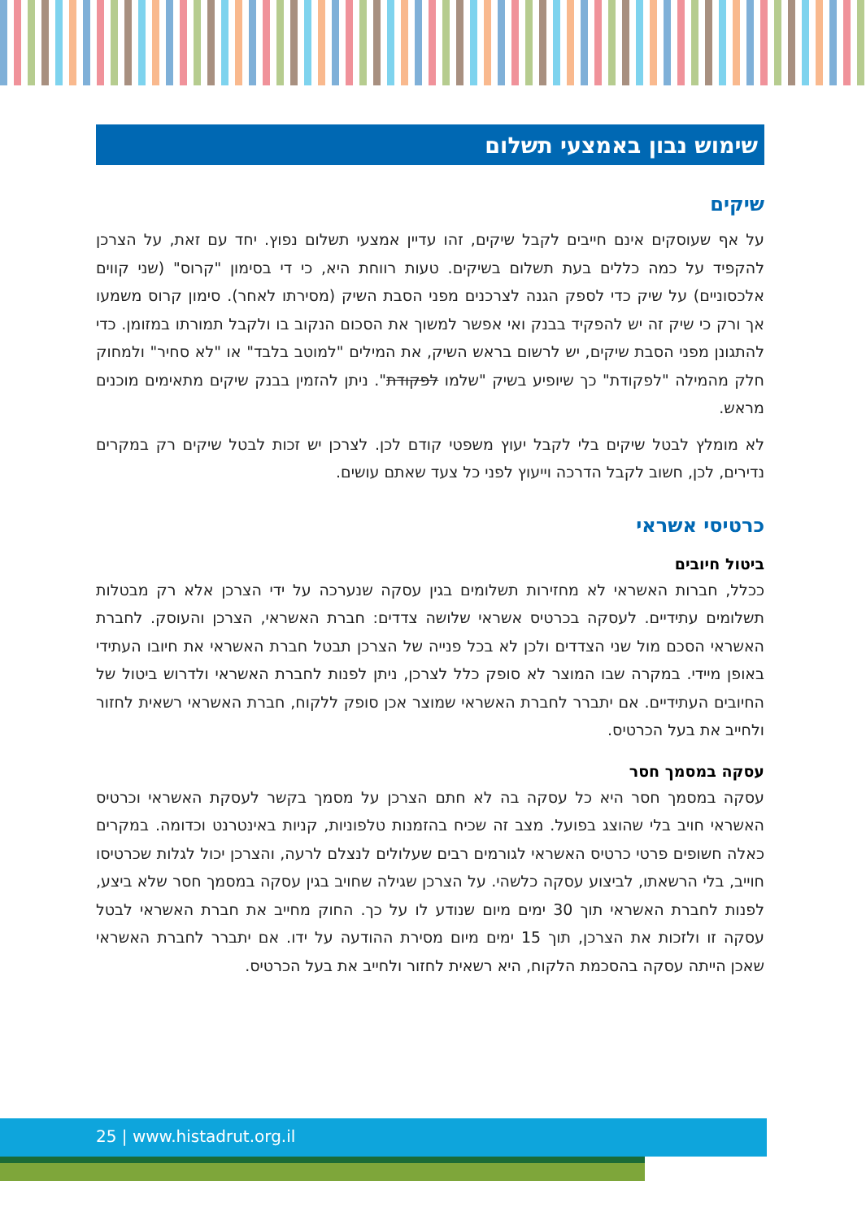שימוש נבון באמצעי תשלום
שיקים
על אף שעוסקים אינם חייבים לקבל שיקים, זהו עדיין אמצעי תשלום נפוץ. יחד עם זאת, על הצרכן להקפיד על כמה כללים בעת תשלום בשיקים. טעות רווחת היא, כי די בסימון "קרוס" (שני קווים אלכסוניים) על שיק כדי לספק הגנה לצרכנים מפני הסבת השיק (מסירתו לאחר). סימון קרוס משמעו אך ורק כי שיק זה יש להפקיד בבנק ואי אפשר למשוך את הסכום הנקוב בו ולקבל תמורתו במזומן. כדי להתגונן מפני הסבת שיקים, יש לרשום בראש השיק, את המילים "למוטב בלבד" או "לא סחיר" ולמחוק חלק מהמילה "לפקודת" כך שיופיע בשיק "שלמו לפקודת". ניתן להזמין בבנק שיקים מתאימים מוכנים מראש.
לא מומלץ לבטל שיקים בלי לקבל יעוץ משפטי קודם לכן. לצרכן יש זכות לבטל שיקים רק במקרים נדירים, לכן, חשוב לקבל הדרכה וייעוץ לפני כל צעד שאתם עושים.
כרטיסי אשראי
ביטול חיובים
ככלל, חברות האשראי לא מחזירות תשלומים בגין עסקה שנערכה על ידי הצרכן אלא רק מבטלות תשלומים עתידיים. לעסקה בכרטיס אשראי שלושה צדדים: חברת האשראי, הצרכן והעוסק. לחברת האשראי הסכם מול שני הצדדים ולכן לא בכל פנייה של הצרכן תבטל חברת האשראי את חיובו העתידי באופן מיידי. במקרה שבו המוצר לא סופק כלל לצרכן, ניתן לפנות לחברת האשראי ולדרוש ביטול של החיובים העתידיים. אם יתברר לחברת האשראי שמוצר אכן סופק ללקוח, חברת האשראי רשאית לחזור ולחייב את בעל הכרטיס.
עסקה במסמך חסר
עסקה במסמך חסר היא כל עסקה בה לא חתם הצרכן על מסמך בקשר לעסקת האשראי וכרטיס האשראי חויב בלי שהוצג בפועל. מצב זה שכיח בהזמנות טלפוניות, קניות באינטרנט וכדומה. במקרים כאלה חשופים פרטי כרטיס האשראי לגורמים רבים שעלולים לנצלם לרעה, והצרכן יכול לגלות שכרטיסו חוייב, בלי הרשאתו, לביצוע עסקה כלשהי. על הצרכן שגילה שחויב בגין עסקה במסמך חסר שלא ביצע, לפנות לחברת האשראי תוך 30 ימים מיום שנודע לו על כך. החוק מחייב את חברת האשראי לבטל עסקה זו ולזכות את הצרכן, תוך 15 ימים מיום מסירת ההודעה על ידו. אם יתברר לחברת האשראי שאכן הייתה עסקה בהסכמת הלקוח, היא רשאית לחזור ולחייב את בעל הכרטיס.
25 | www.histadrut.org.il